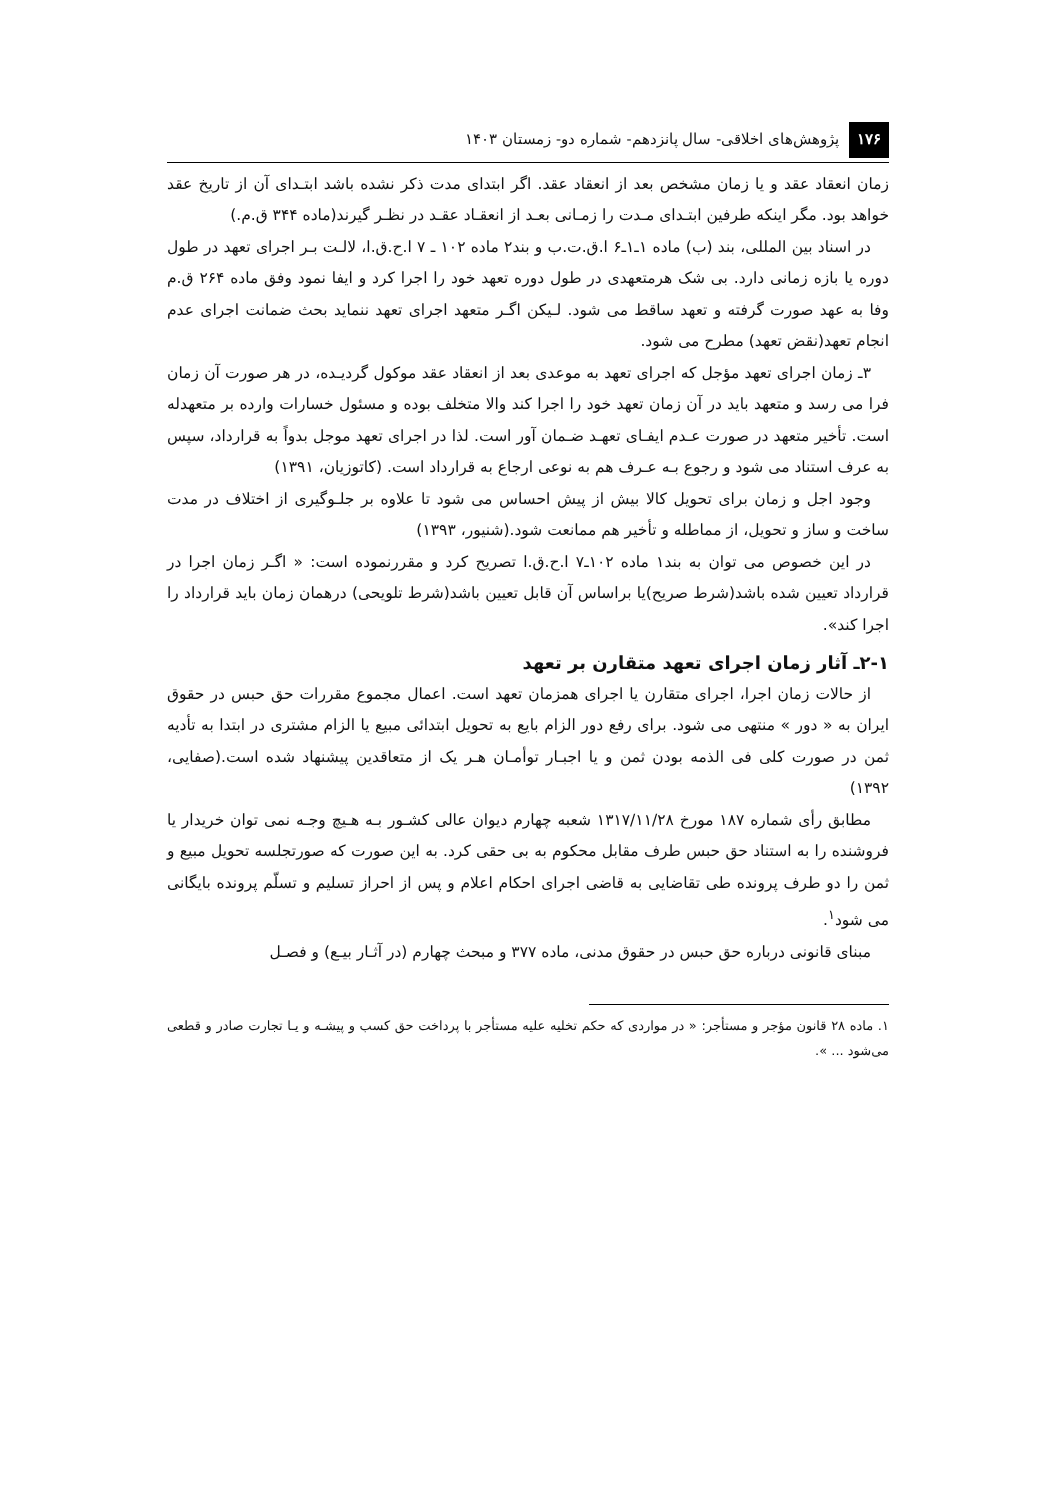۱۷۶ پژوهش‌های اخلاقی- سال پانزدهم- شماره دو- زمستان ۱۴۰۳
زمان انعقاد عقد و یا زمان مشخص بعد از انعقاد عقد. اگر ابتدای مدت ذکر نشده باشد ابتـدای آن از تاریخ عقد خواهد بود. مگر اینکه طرفین ابتـدای مـدت را زمـانی بعـد از انعقـاد عقـد در نظـر گیرند(ماده ۳۴۴ ق.م.)
در اسناد بین المللی، بند (ب) ماده ۱ـ۱ـ۶ ا.ق.ت.ب و بند۲ ماده ۱۰۲ ـ ۷ ا.ح.ق.ا، لالـت بـر اجرای تعهد در طول دوره یا بازه زمانی دارد. بی شک هرمتعهدی در طول دوره تعهد خود را اجرا کرد و ایفا نمود وفق ماده ۲۶۴ ق.م وفا به عهد صورت گرفته و تعهد ساقط می شود. لـیکن اگـر متعهد اجرای تعهد ننماید بحث ضمانت اجرای عدم انجام تعهد(نقض تعهد) مطرح می شود.
۳ـ زمان اجرای تعهد مؤجل که اجرای تعهد به موعدی بعد از انعقاد عقد موکول گردیـده، در هر صورت آن زمان فرا می رسد و متعهد باید در آن زمان تعهد خود را اجرا کند والا متخلف بوده و مسئول خسارات وارده بر متعهدله است. تأخیر متعهد در صورت عـدم ایفـای تعهـد ضـمان آور است. لذا در اجرای تعهد موجل بدواً به قرارداد، سپس به عرف استناد می شود و رجوع بـه عـرف هم به نوعی ارجاع به قرارداد است. (کاتوزیان، ۱۳۹۱)
وجود اجل و زمان برای تحویل کالا بیش از پیش احساس می شود تا علاوه بر جلـوگیری از اختلاف در مدت ساخت و ساز و تحویل، از مماطله و تأخیر هم ممانعت شود.(شنیور، ۱۳۹۳)
در این خصوص می توان به بند۱ ماده ۱۰۲ـ۷ ا.ح.ق.ا تصریح کرد و مقررنموده است: « اگـر زمان اجرا در قرارداد تعیین شده باشد(شرط صریح)یا براساس آن قابل تعیین باشد(شرط تلویحی) درهمان زمان باید قرارداد را اجرا کند».
۲-۱ـ آثار زمان اجرای تعهد متقارن بر تعهد
از حالات زمان اجرا، اجرای متقارن یا اجرای همزمان تعهد است. اعمال مجموع مقررات حق حبس در حقوق ایران به « دور » منتهی می شود. برای رفع دور الزام بایع به تحویل ابتدائی مبیع یا الزام مشتری در ابتدا به تأدیه ثمن در صورت کلی فی الذمه بودن ثمن و یا اجبـار توأمـان هـر یک از متعاقدین پیشنهاد شده است.(صفایی، ۱۳۹۲)
مطابق رأی شماره ۱۸۷ مورخ ۱۳۱۷/۱۱/۲۸ شعبه چهارم دیوان عالی کشـور بـه هـیچ وجـه نمی توان خریدار یا فروشنده را به استناد حق حبس طرف مقابل محکوم به بی حقی کرد. به این صورت که صورتجلسه تحویل مبیع و ثمن را دو طرف پرونده طی تقاضایی به قاضی اجرای احکام اعلام و پس از احراز تسلیم و تسلّم پرونده بایگانی می شود<sup>۱</sup>.
مبنای قانونی درباره حق حبس در حقوق مدنی، ماده ۳۷۷ و مبحث چهارم (در آثـار بیـع) و فصـل
۱. ماده ۲۸ قانون مؤجر و مستأجر: « در مواردی که حکم تخلیه علیه مستأجر با پرداخت حق کسب و پیشـه و یـا تجارت صادر و قطعی می‌شود ... ».